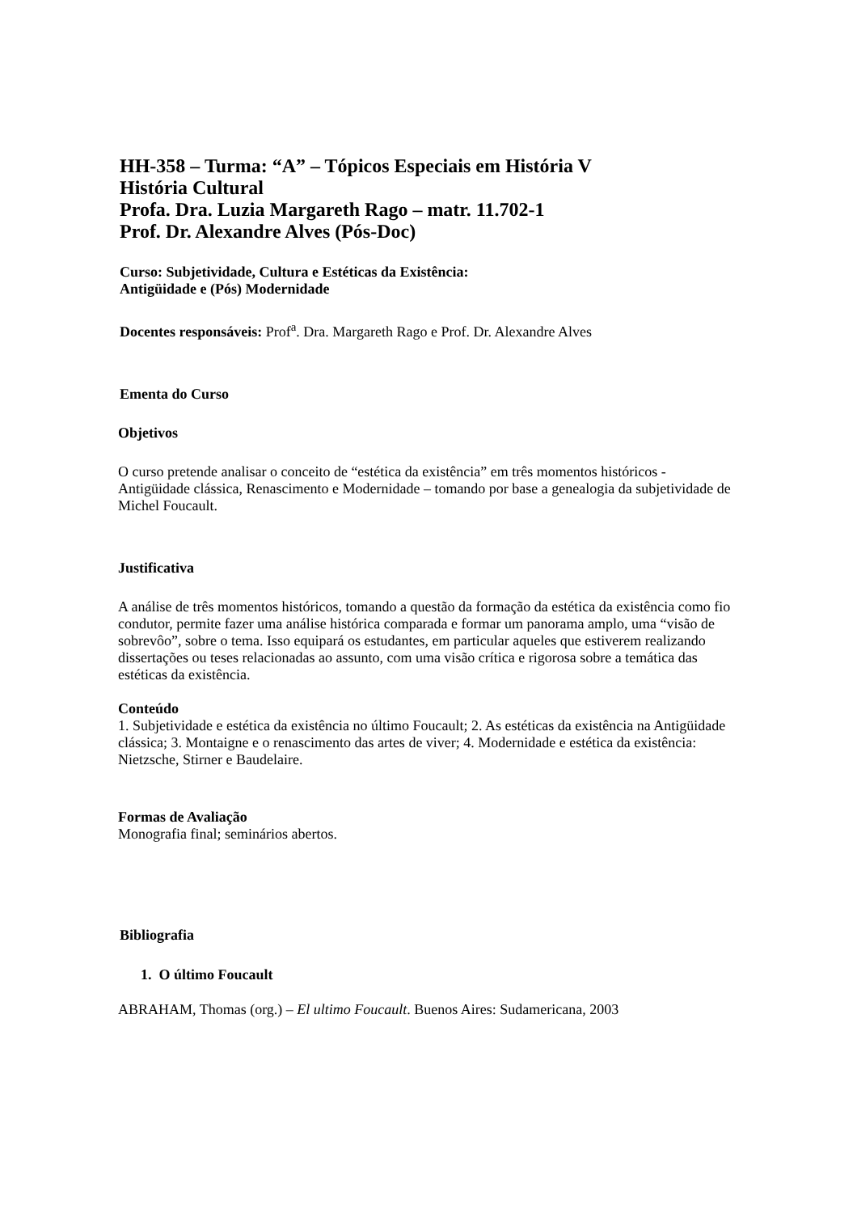HH-358 – Turma: “A” – Tópicos Especiais em História V
História Cultural
Profa. Dra. Luzia Margareth Rago – matr. 11.702-1
Prof. Dr. Alexandre Alves (Pós-Doc)
Curso: Subjetividade, Cultura e Estéticas da Existência:
Antigüidade e (Pós) Modernidade
Docentes responsáveis: Prof<sup>a</sup>. Dra. Margareth Rago e Prof. Dr. Alexandre Alves
Ementa do Curso
Objetivos
O curso pretende analisar o conceito de “estética da existência” em três momentos históricos - Antigüidade clássica, Renascimento e Modernidade – tomando por base a genealogia da subjetividade de Michel Foucault.
Justificativa
A análise de três momentos históricos, tomando a questão da formação da estética da existência como fio condutor, permite fazer uma análise histórica comparada e formar um panorama amplo, uma “visão de sobrevôo”, sobre o tema. Isso equipará os estudantes, em particular aqueles que estiverem realizando dissertações ou teses relacionadas ao assunto, com uma visão crítica e rigorosa sobre a temática das estéticas da existência.
Conteúdo
1. Subjetividade e estética da existência no último Foucault; 2. As estéticas da existência na Antigüidade clássica; 3. Montaigne e o renascimento das artes de viver; 4. Modernidade e estética da existência: Nietzsche, Stirner e Baudelaire.
Formas de Avaliação
Monografia final; seminários abertos.
Bibliografia
1. O último Foucault
ABRAHAM, Thomas (org.) – El ultimo Foucault. Buenos Aires: Sudamericana, 2003